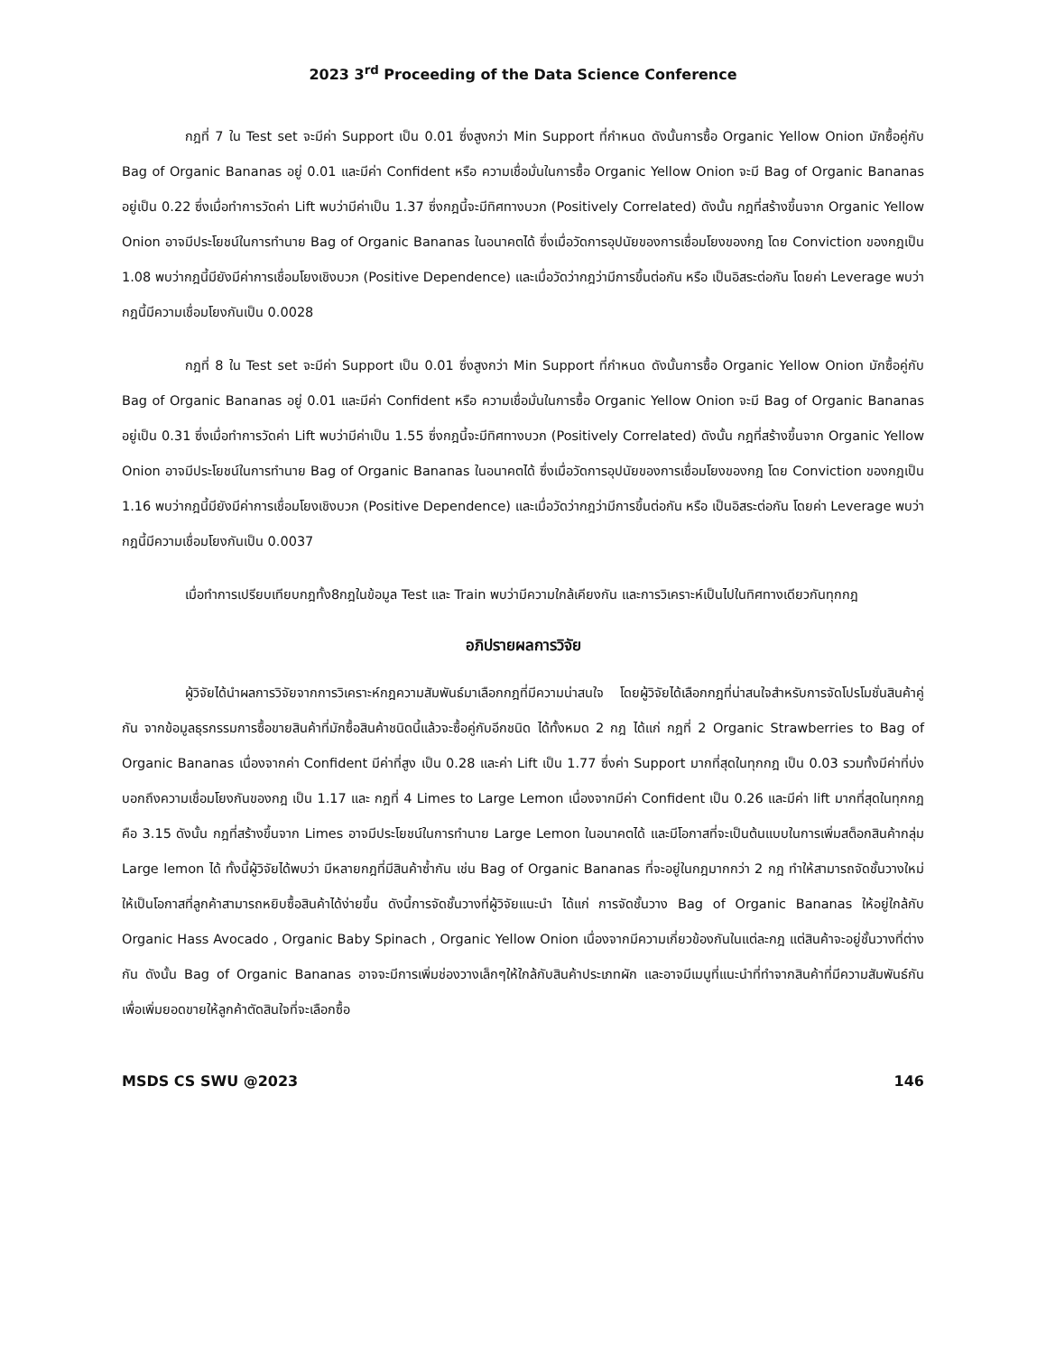2023 3<sup>rd</sup> Proceeding of the Data Science Conference
กฎที่ 7 ใน Test set จะมีค่า Support เป็น 0.01 ซึ่งสูงกว่า Min Support ที่กำหนด ดังนั้นการซื้อ Organic Yellow Onion มักซื้อคู่กับ Bag of Organic Bananas อยู่ 0.01 และมีค่า Confident หรือ ความเชื่อมั่นในการซื้อ Organic Yellow Onion จะมี Bag of Organic Bananas อยู่เป็น 0.22 ซึ่งเมื่อทำการวัดค่า Lift พบว่ามีค่าเป็น 1.37 ซึ่งกฎนี้จะมีทิศทางบวก (Positively Correlated) ดังนั้น กฎที่สร้างขึ้นจาก Organic Yellow Onion อาจมีประโยชน์ในการทำนาย Bag of Organic Bananas ในอนาคตได้ ซึ่งเมื่อวัดการอุปนัยของการเชื่อมโยงของกฎ โดย Conviction ของกฎเป็น 1.08 พบว่ากฎนี้มียังมีค่าการเชื่อมโยงเชิงบวก (Positive Dependence) และเมื่อวัดว่ากฎว่ามีการขึ้นต่อกัน หรือ เป็นอิสระต่อกัน โดยค่า Leverage พบว่า กฎนี้มีความเชื่อมโยงกันเป็น 0.0028
กฎที่ 8 ใน Test set จะมีค่า Support เป็น 0.01 ซึ่งสูงกว่า Min Support ที่กำหนด ดังนั้นการซื้อ Organic Yellow Onion มักซื้อคู่กับ Bag of Organic Bananas อยู่ 0.01 และมีค่า Confident หรือ ความเชื่อมั่นในการซื้อ Organic Yellow Onion จะมี Bag of Organic Bananas อยู่เป็น 0.31 ซึ่งเมื่อทำการวัดค่า Lift พบว่ามีค่าเป็น 1.55 ซึ่งกฎนี้จะมีทิศทางบวก (Positively Correlated) ดังนั้น กฎที่สร้างขึ้นจาก Organic Yellow Onion อาจมีประโยชน์ในการทำนาย Bag of Organic Bananas ในอนาคตได้ ซึ่งเมื่อวัดการอุปนัยของการเชื่อมโยงของกฎ โดย Conviction ของกฎเป็น 1.16 พบว่ากฎนี้มียังมีค่าการเชื่อมโยงเชิงบวก (Positive Dependence) และเมื่อวัดว่ากฎว่ามีการขึ้นต่อกัน หรือ เป็นอิสระต่อกัน โดยค่า Leverage พบว่า กฎนี้มีความเชื่อมโยงกันเป็น 0.0037
เมื่อทำการเปรียบเทียบกฎทั้ง8กฎในข้อมูล Test และ Train พบว่ามีความใกล้เคียงกัน และการวิเคราะห์เป็นไปในทิศทางเดียวกันทุกกฎ
อภิปรายผลการวิจัย
ผู้วิจัยได้นำผลการวิจัยจากการวิเคราะห์กฎความสัมพันธ์มาเลือกกฎที่มีความน่าสนใจ โดยผู้วิจัยได้เลือกกฎที่น่าสนใจสำหรับการจัดโปรโมชั่นสินค้าคู่กัน จากข้อมูลธุรกรรมการซื้อขายสินค้าที่มักซื้อสินค้าชนิดนี้แล้วจะซื้อคู่กับอีกชนิด ได้ทั้งหมด 2 กฎ ได้แก่ กฎที่ 2 Organic Strawberries to Bag of Organic Bananas เนื่องจากค่า Confident มีค่าที่สูง เป็น 0.28 และค่า Lift เป็น 1.77 ซึ่งค่า Support มากที่สุดในทุกกฎ เป็น 0.03 รวมทั้งมีค่าที่บ่งบอกถึงความเชื่อมโยงกันของกฎ เป็น 1.17 และ กฎที่ 4 Limes to Large Lemon เนื่องจากมีค่า Confident เป็น 0.26 และมีค่า lift มากที่สุดในทุกกฎ คือ 3.15 ดังนั้น กฎที่สร้างขึ้นจาก Limes อาจมีประโยชน์ในการทำนาย Large Lemon ในอนาคตได้ และมีโอกาสที่จะเป็นต้นแบบในการเพิ่มสต็อกสินค้ากลุ่ม Large lemon ได้ ทั้งนี้ผู้วิจัยได้พบว่า มีหลายกฎที่มีสินค้าซ้ำกัน เช่น Bag of Organic Bananas ที่จะอยู่ในกฎมากกว่า 2 กฎ ทำให้สามารถจัดชั้นวางใหม่ให้เป็นโอกาสที่ลูกค้าสามารถหยิบซื้อสินค้าได้ง่ายขึ้น ดังนี้การจัดชั้นวางที่ผู้วิจัยแนะนำ ได้แก่ การจัดชั้นวาง Bag of Organic Bananas ให้อยู่ใกล้กับ Organic Hass Avocado , Organic Baby Spinach , Organic Yellow Onion เนื่องจากมีความเกี่ยวข้องกันในแต่ละกฎ แต่สินค้าจะอยู่ชั้นวางที่ต่างกัน ดังนั้น Bag of Organic Bananas อาจจะมีการเพิ่มช่องวางเล็กๆให้ใกล้กับสินค้าประเภทผัก และอาจมีเมนูที่แนะนำที่ทำจากสินค้าที่มีความสัมพันธ์กัน เพื่อเพิ่มยอดขายให้ลูกค้าตัดสินใจที่จะเลือกซื้อ
MSDS CS SWU @2023 146